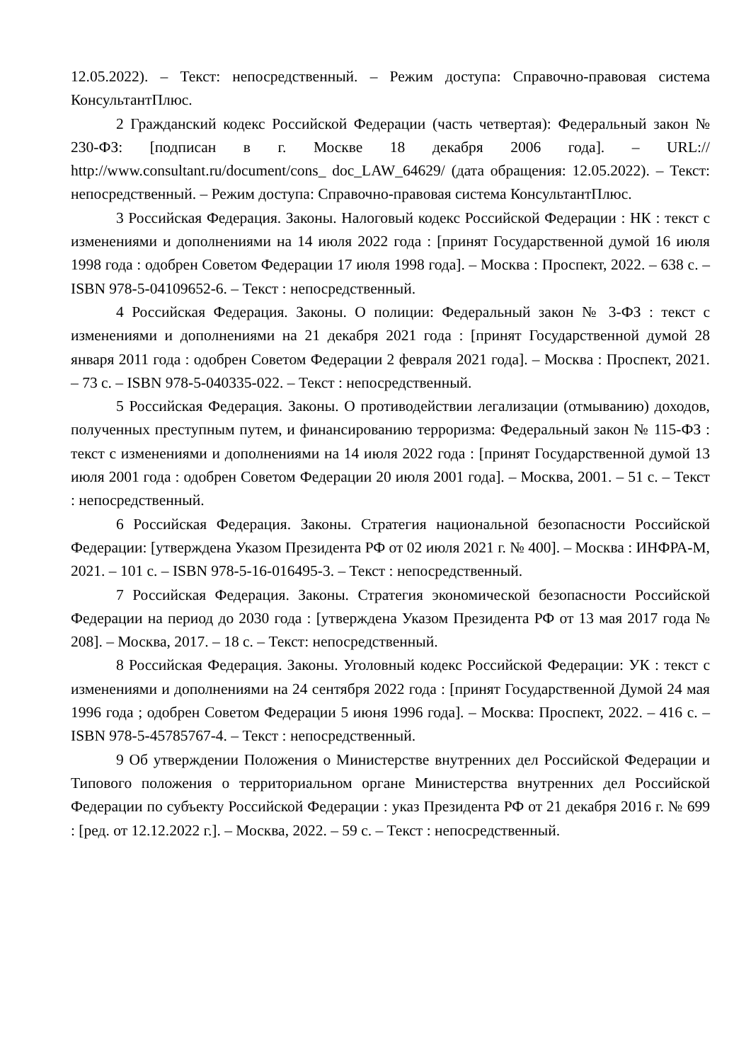12.05.2022). – Текст: непосредственный. – Режим доступа: Справочно-правовая система КонсультантПлюс.
2 Гражданский кодекс Российской Федерации (часть четвертая): Федеральный закон № 230-ФЗ: [подписан в г. Москве 18 декабря 2006 года]. – URL:// http://www.consultant.ru/document/cons_ doc_LAW_64629/ (дата обращения: 12.05.2022). – Текст: непосредственный. – Режим доступа: Справочно-правовая система КонсультантПлюс.
3 Российская Федерация. Законы. Налоговый кодекс Российской Федерации : НК : текст с изменениями и дополнениями на 14 июля 2022 года : [принят Государственной думой 16 июля 1998 года : одобрен Советом Федерации 17 июля 1998 года]. – Москва : Проспект, 2022. – 638 с. – ISBN 978-5-04109652-6. – Текст : непосредственный.
4 Российская Федерация. Законы. О полиции: Федеральный закон № 3-ФЗ : текст с изменениями и дополнениями на 21 декабря 2021 года : [принят Государственной думой 28 января 2011 года : одобрен Советом Федерации 2 февраля 2021 года]. – Москва : Проспект, 2021. – 73 с. – ISBN 978-5-040335-022. – Текст : непосредственный.
5 Российская Федерация. Законы. О противодействии легализации (отмыванию) доходов, полученных преступным путем, и финансированию терроризма: Федеральный закон № 115-ФЗ : текст с изменениями и дополнениями на 14 июля 2022 года : [принят Государственной думой 13 июля 2001 года : одобрен Советом Федерации 20 июля 2001 года]. – Москва, 2001. – 51 с. – Текст : непосредственный.
6 Российская Федерация. Законы. Стратегия национальной безопасности Российской Федерации: [утверждена Указом Президента РФ от 02 июля 2021 г. № 400]. – Москва : ИНФРА-М, 2021. – 101 с. – ISBN 978-5-16-016495-3. – Текст : непосредственный.
7 Российская Федерация. Законы. Стратегия экономической безопасности Российской Федерации на период до 2030 года : [утверждена Указом Президента РФ от 13 мая 2017 года № 208]. – Москва, 2017. – 18 с. – Текст: непосредственный.
8 Российская Федерация. Законы. Уголовный кодекс Российской Федерации: УК : текст с изменениями и дополнениями на 24 сентября 2022 года : [принят Государственной Думой 24 мая 1996 года ; одобрен Советом Федерации 5 июня 1996 года]. – Москва: Проспект, 2022. – 416 с. – ISBN 978-5-45785767-4. – Текст : непосредственный.
9 Об утверждении Положения о Министерстве внутренних дел Российской Федерации и Типового положения о территориальном органе Министерства внутренних дел Российской Федерации по субъекту Российской Федерации : указ Президента РФ от 21 декабря 2016 г. № 699 : [ред. от 12.12.2022 г.]. – Москва, 2022. – 59 с. – Текст : непосредственный.